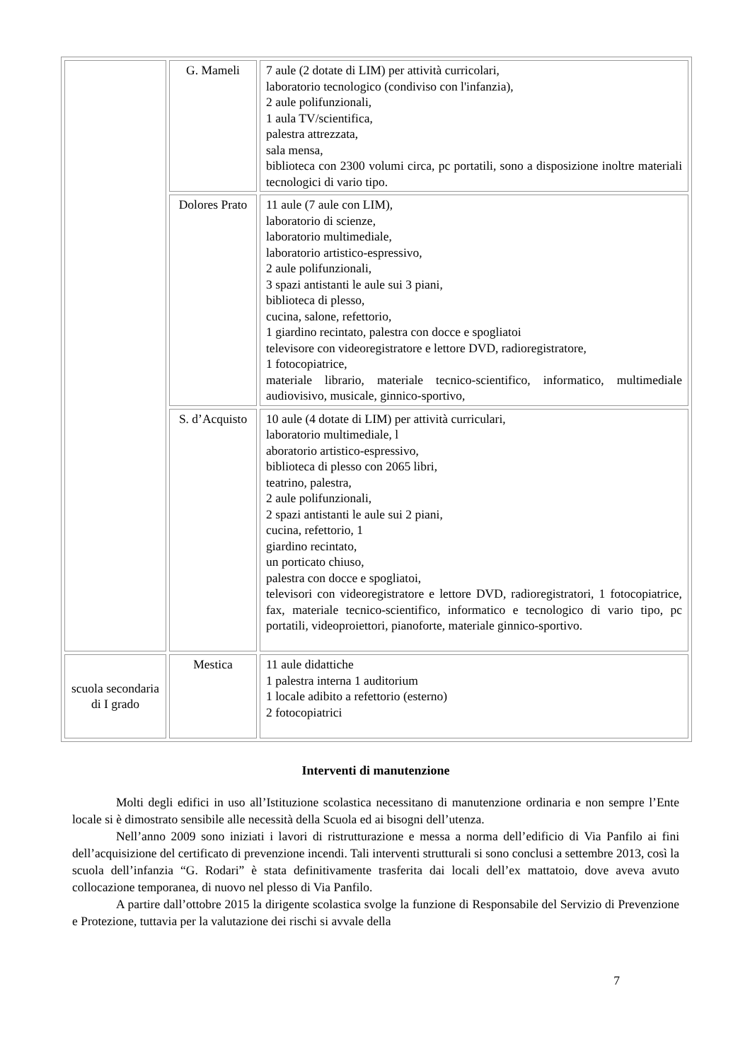| | G. Mameli | 7 aule (2 dotate di LIM) per attività curricolari, laboratorio tecnologico (condiviso con l'infanzia), 2 aule polifunzionali, 1 aula TV/scientifica, palestra attrezzata, sala mensa, biblioteca con 2300 volumi circa, pc portatili, sono a disposizione inoltre materiali tecnologici di vario tipo. |
| | Dolores Prato | 11 aule (7 aule con LIM), laboratorio di scienze, laboratorio multimediale, laboratorio artistico-espressivo, 2 aule polifunzionali, 3 spazi antistanti le aule sui 3 piani, biblioteca di plesso, cucina, salone, refettorio, 1 giardino recintato, palestra con docce e spogliatoi televisore con videoregistratore e lettore DVD, radioregistratore, 1 fotocopiatrice, materiale librario, materiale tecnico-scientifico, informatico, multimediale audiovisivo, musicale, ginnico-sportivo, |
| | S. d’Acquisto | 10 aule (4 dotate di LIM) per attività curriculari, laboratorio multimediale, l aboratorio artistico-espressivo, biblioteca di plesso con 2065 libri, teatrino, palestra, 2 aule polifunzionali, 2 spazi antistanti le aule sui 2 piani, cucina, refettorio, 1 giardino recintato, un porticato chiuso, palestra con docce e spogliatoi, televisori con videoregistratore e lettore DVD, radioregistratori, 1 fotocopiatrice, fax, materiale tecnico-scientifico, informatico e tecnologico di vario tipo, pc portatili, videoproiettori, pianoforte, materiale ginnico-sportivo. |
| scuola secondaria di I grado | Mestica | 11 aule didattiche 1 palestra interna 1 auditorium 1 locale adibito a refettorio (esterno) 2 fotocopiatrici |
Interventi di manutenzione
Molti degli edifici in uso all’Istituzione scolastica necessitano di manutenzione ordinaria e non sempre l’Ente locale si è dimostrato sensibile alle necessità della Scuola ed ai bisogni dell’utenza.
Nell’anno 2009 sono iniziati i lavori di ristrutturazione e messa a norma dell’edificio di Via Panfilo ai fini dell’acquisizione del certificato di prevenzione incendi. Tali interventi strutturali si sono conclusi a settembre 2013, così la scuola dell’infanzia “G. Rodari” è stata definitivamente trasferita dai locali dell’ex mattatoio, dove aveva avuto collocazione temporanea, di nuovo nel plesso di Via Panfilo.
A partire dall’ottobre 2015 la dirigente scolastica svolge la funzione di Responsabile del Servizio di Prevenzione e Protezione, tuttavia per la valutazione dei rischi si avvale della
7